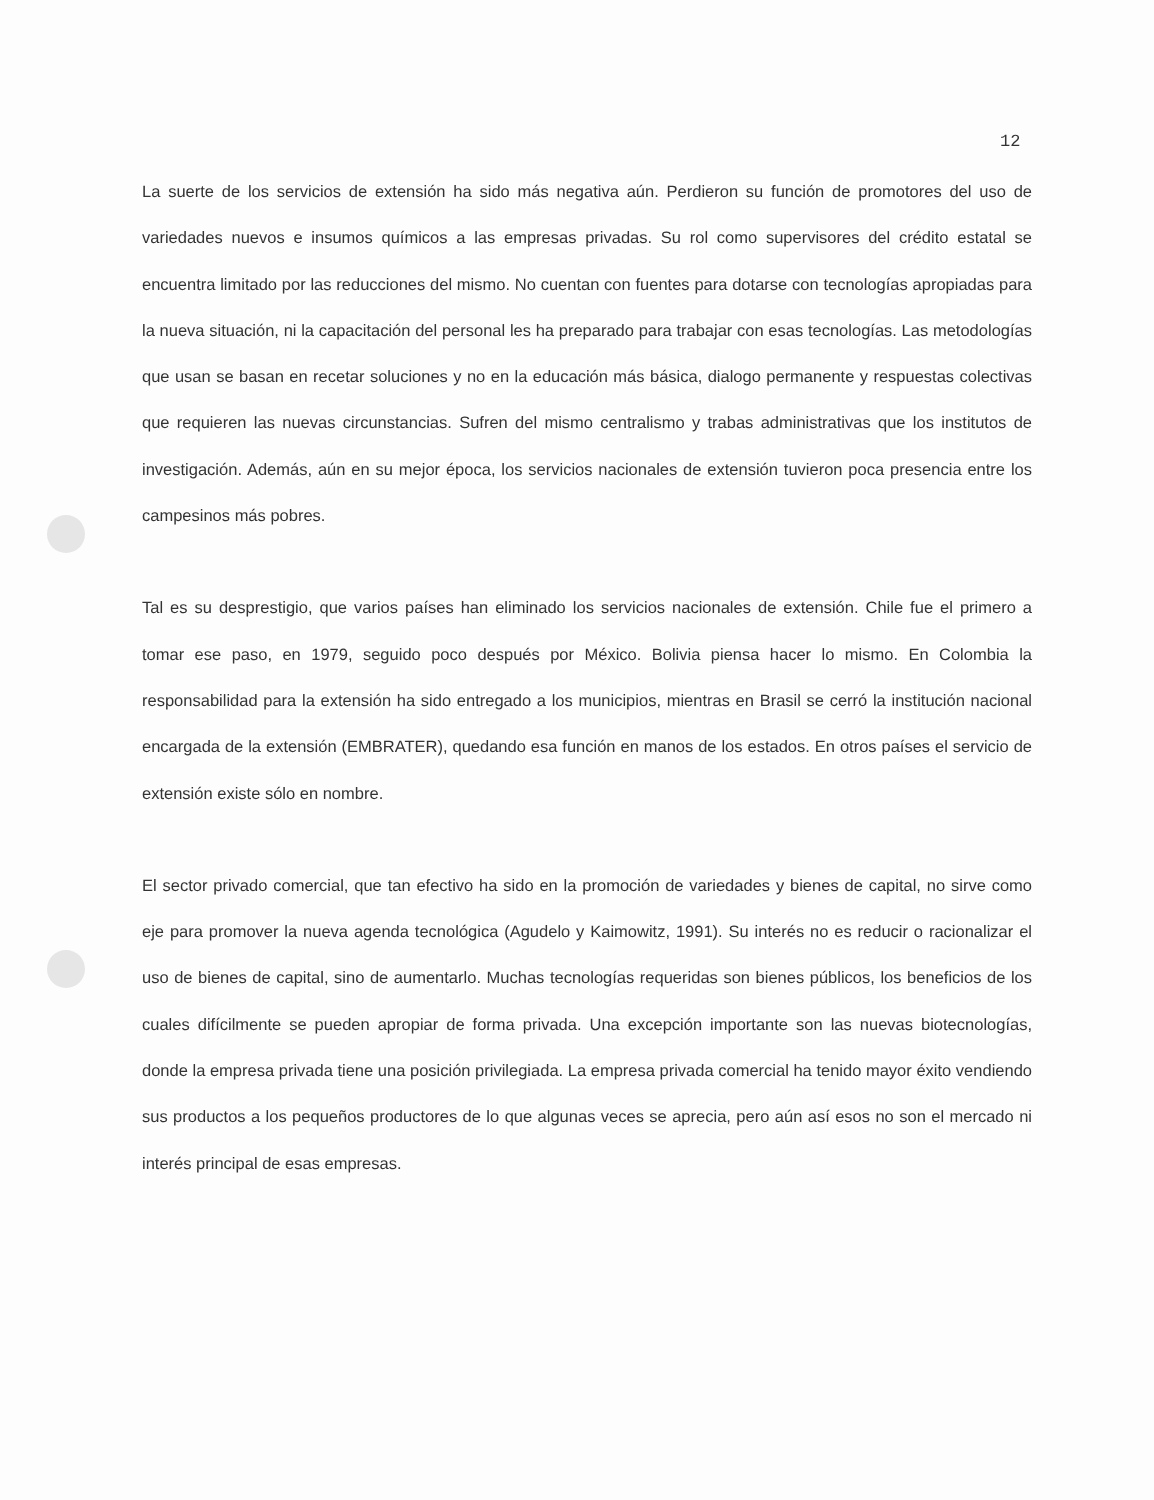12
La suerte de los servicios de extensión ha sido más negativa aún. Perdieron su función de promotores del uso de variedades nuevos e insumos químicos a las empresas privadas. Su rol como supervisores del crédito estatal se encuentra limitado por las reducciones del mismo. No cuentan con fuentes para dotarse con tecnologías apropiadas para la nueva situación, ni la capacitación del personal les ha preparado para trabajar con esas tecnologías. Las metodologías que usan se basan en recetar soluciones y no en la educación más básica, dialogo permanente y respuestas colectivas que requieren las nuevas circunstancias. Sufren del mismo centralismo y trabas administrativas que los institutos de investigación. Además, aún en su mejor época, los servicios nacionales de extensión tuvieron poca presencia entre los campesinos más pobres.
Tal es su desprestigio, que varios países han eliminado los servicios nacionales de extensión. Chile fue el primero a tomar ese paso, en 1979, seguido poco después por México. Bolivia piensa hacer lo mismo. En Colombia la responsabilidad para la extensión ha sido entregado a los municipios, mientras en Brasil se cerró la institución nacional encargada de la extensión (EMBRATER), quedando esa función en manos de los estados. En otros países el servicio de extensión existe sólo en nombre.
El sector privado comercial, que tan efectivo ha sido en la promoción de variedades y bienes de capital, no sirve como eje para promover la nueva agenda tecnológica (Agudelo y Kaimowitz, 1991). Su interés no es reducir o racionalizar el uso de bienes de capital, sino de aumentarlo. Muchas tecnologías requeridas son bienes públicos, los beneficios de los cuales difícilmente se pueden apropiar de forma privada. Una excepción importante son las nuevas biotecnologías, donde la empresa privada tiene una posición privilegiada. La empresa privada comercial ha tenido mayor éxito vendiendo sus productos a los pequeños productores de lo que algunas veces se aprecia, pero aún así esos no son el mercado ni interés principal de esas empresas.